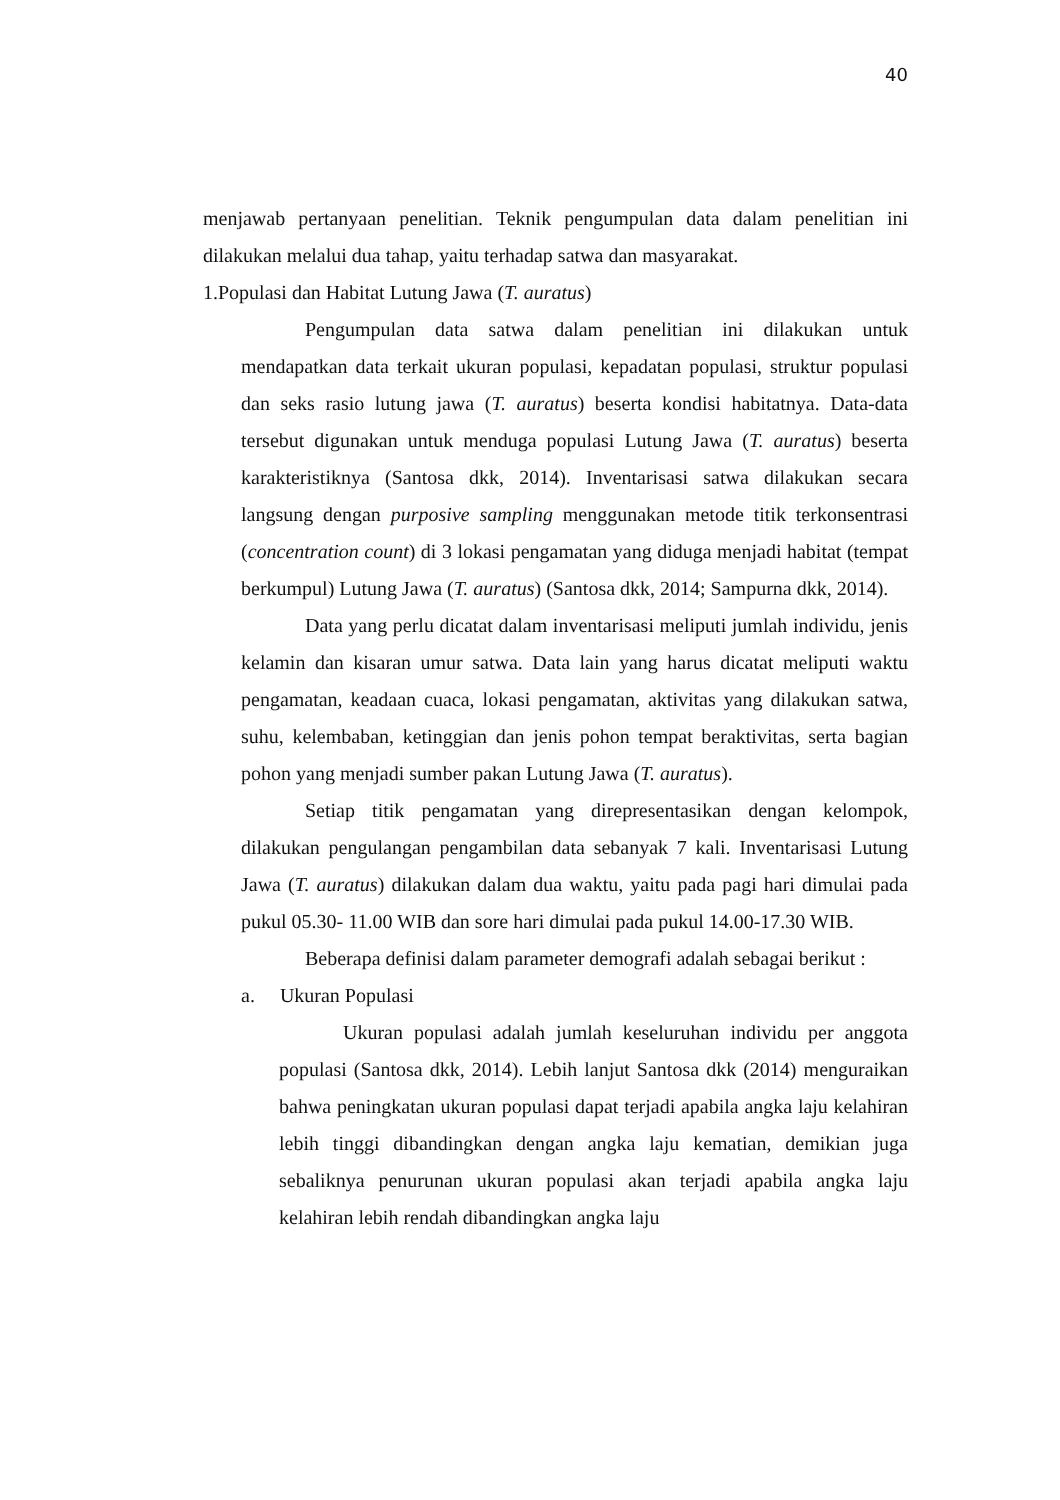40
menjawab pertanyaan penelitian. Teknik pengumpulan data dalam penelitian ini dilakukan melalui dua tahap, yaitu terhadap satwa dan masyarakat.
1.Populasi dan Habitat Lutung Jawa (T. auratus)
Pengumpulan data satwa dalam penelitian ini dilakukan untuk mendapatkan data terkait ukuran populasi, kepadatan populasi, struktur populasi dan seks rasio lutung jawa (T. auratus) beserta kondisi habitatnya. Data-data tersebut digunakan untuk menduga populasi Lutung Jawa (T. auratus) beserta karakteristiknya (Santosa dkk, 2014). Inventarisasi satwa dilakukan secara langsung dengan purposive sampling menggunakan metode titik terkonsentrasi (concentration count) di 3 lokasi pengamatan yang diduga menjadi habitat (tempat berkumpul) Lutung Jawa (T. auratus) (Santosa dkk, 2014; Sampurna dkk, 2014).
Data yang perlu dicatat dalam inventarisasi meliputi jumlah individu, jenis kelamin dan kisaran umur satwa. Data lain yang harus dicatat meliputi waktu pengamatan, keadaan cuaca, lokasi pengamatan, aktivitas yang dilakukan satwa, suhu, kelembaban, ketinggian dan jenis pohon tempat beraktivitas, serta bagian pohon yang menjadi sumber pakan Lutung Jawa (T. auratus).
Setiap titik pengamatan yang direpresentasikan dengan kelompok, dilakukan pengulangan pengambilan data sebanyak 7 kali. Inventarisasi Lutung Jawa (T. auratus) dilakukan dalam dua waktu, yaitu pada pagi hari dimulai pada pukul 05.30- 11.00 WIB dan sore hari dimulai pada pukul 14.00-17.30 WIB.
Beberapa definisi dalam parameter demografi adalah sebagai berikut :
a. Ukuran Populasi
Ukuran populasi adalah jumlah keseluruhan individu per anggota populasi (Santosa dkk, 2014). Lebih lanjut Santosa dkk (2014) menguraikan bahwa peningkatan ukuran populasi dapat terjadi apabila angka laju kelahiran lebih tinggi dibandingkan dengan angka laju kematian, demikian juga sebaliknya penurunan ukuran populasi akan terjadi apabila angka laju kelahiran lebih rendah dibandingkan angka laju